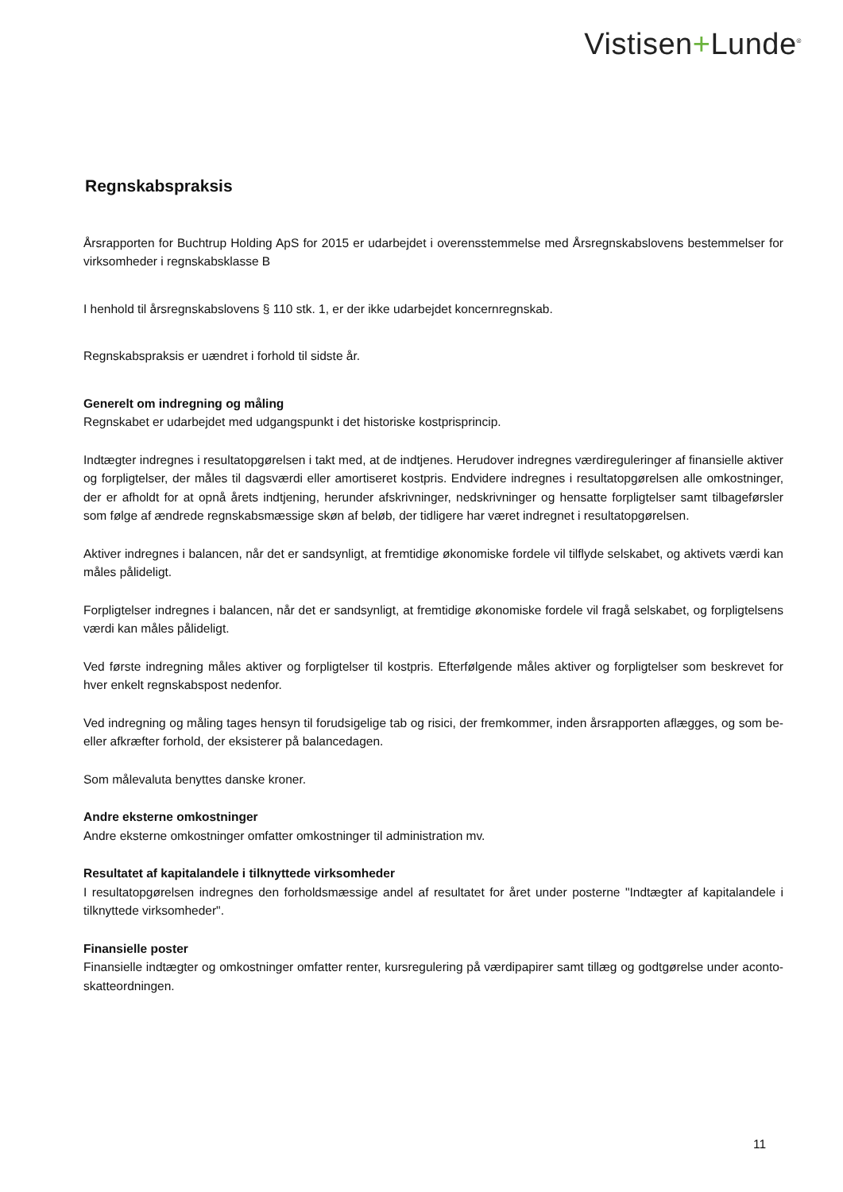Vistisen+Lunde<sup>®</sup>
Regnskabspraksis
Årsrapporten for Buchtrup Holding ApS for 2015 er udarbejdet i overensstemmelse med Årsregnskabslovens bestemmelser for virksomheder i regnskabsklasse B
I henhold til årsregnskabslovens § 110 stk. 1, er der ikke udarbejdet koncernregnskab.
Regnskabspraksis er uændret i forhold til sidste år.
Generelt om indregning og måling
Regnskabet er udarbejdet med udgangspunkt i det historiske kostprisprincip.
Indtægter indregnes i resultatopgørelsen i takt med, at de indtjenes. Herudover indregnes værdireguleringer af finansielle aktiver og forpligtelser, der måles til dagsværdi eller amortiseret kostpris. Endvidere indregnes i resultatopgørelsen alle omkostninger, der er afholdt for at opnå årets indtjening, herunder afskrivninger, nedskrivninger og hensatte forpligtelser samt tilbageførsler som følge af ændrede regnskabsmæssige skøn af beløb, der tidligere har været indregnet i resultatopgørelsen.
Aktiver indregnes i balancen, når det er sandsynligt, at fremtidige økonomiske fordele vil tilflyde selskabet, og aktivets værdi kan måles pålideligt.
Forpligtelser indregnes i balancen, når det er sandsynligt, at fremtidige økonomiske fordele vil fragå selskabet, og forpligtelsens værdi kan måles pålideligt.
Ved første indregning måles aktiver og forpligtelser til kostpris. Efterfølgende måles aktiver og forpligtelser som beskrevet for hver enkelt regnskabspost nedenfor.
Ved indregning og måling tages hensyn til forudsigelige tab og risici, der fremkommer, inden årsrapporten aflægges, og som be- eller afkræfter forhold, der eksisterer på balancedagen.
Som målevaluta benyttes danske kroner.
Andre eksterne omkostninger
Andre eksterne omkostninger omfatter omkostninger til administration mv.
Resultatet af kapitalandele i tilknyttede virksomheder
I resultatopgørelsen indregnes den forholdsmæssige andel af resultatet for året under posterne "Indtægter af kapitalandele i tilknyttede virksomheder".
Finansielle poster
Finansielle indtægter og omkostninger omfatter renter, kursregulering på værdipapirer samt tillæg og godtgørelse under aconto-skatteordningen.
11